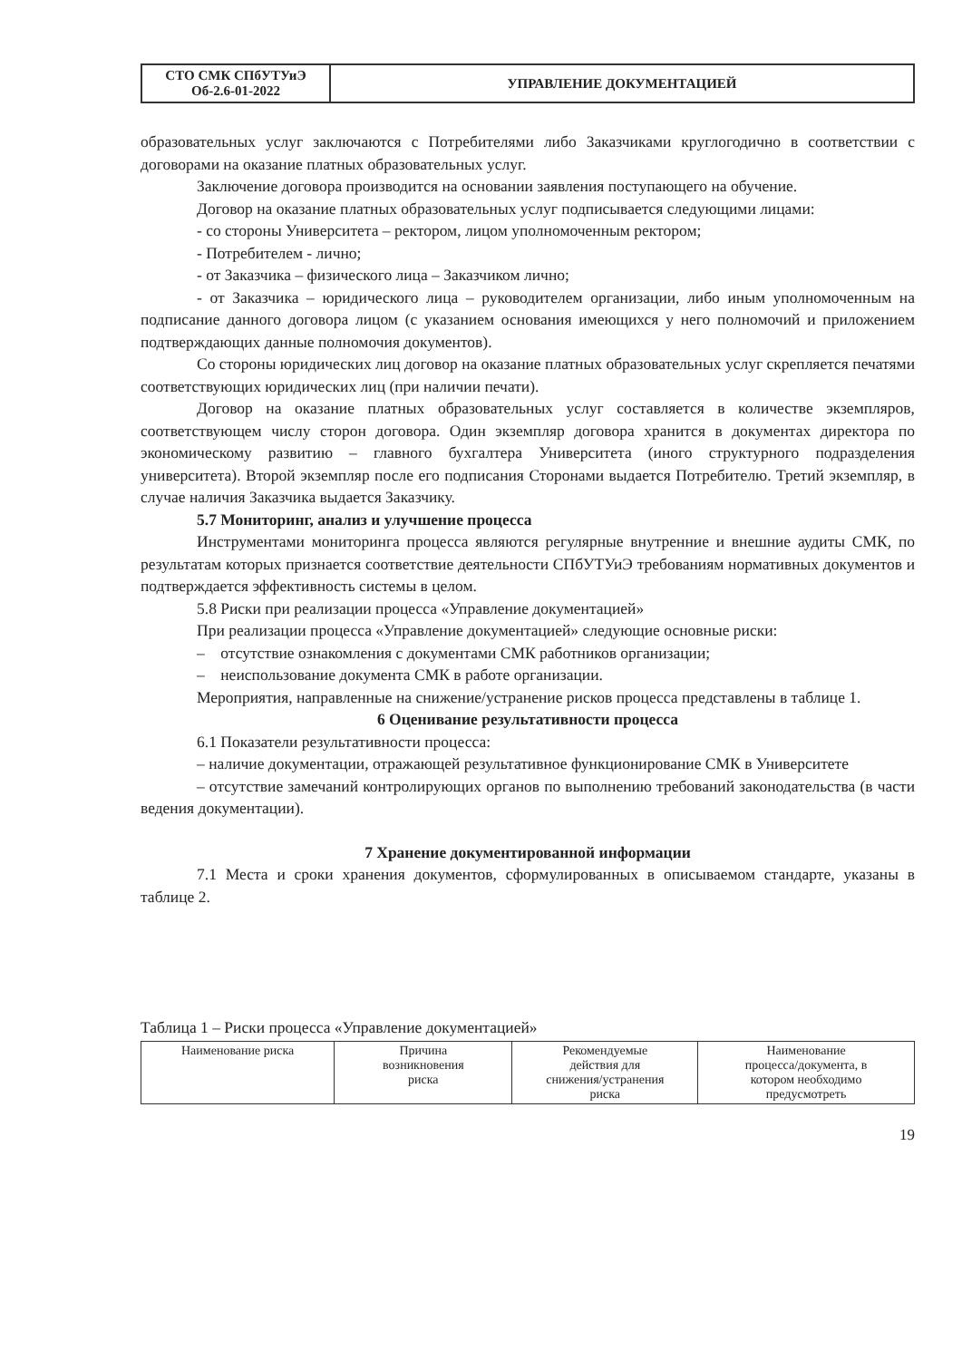| СТО СМК СПбУТУиЭ Об-2.6-01-2022 | УПРАВЛЕНИЕ ДОКУМЕНТАЦИЕЙ |
образовательных услуг заключаются с Потребителями либо Заказчиками круглогодично в соответствии с договорами на оказание платных образовательных услуг.
Заключение договора производится на основании заявления поступающего на обучение.
Договор на оказание платных образовательных услуг подписывается следующими лицами:
- со стороны Университета – ректором, лицом уполномоченным ректором;
- Потребителем - лично;
- от Заказчика – физического лица – Заказчиком лично;
- от Заказчика – юридического лица – руководителем организации, либо иным уполномоченным на подписание данного договора лицом (с указанием основания имеющихся у него полномочий и приложением подтверждающих данные полномочия документов).
Со стороны юридических лиц договор на оказание платных образовательных услуг скрепляется печатями соответствующих юридических лиц (при наличии печати).
Договор на оказание платных образовательных услуг составляется в количестве экземпляров, соответствующем числу сторон договора. Один экземпляр договора хранится в документах директора по экономическому развитию – главного бухгалтера Университета (иного структурного подразделения университета). Второй экземпляр после его подписания Сторонами выдается Потребителю. Третий экземпляр, в случае наличия Заказчика выдается Заказчику.
5.7 Мониторинг, анализ и улучшение процесса
Инструментами мониторинга процесса являются регулярные внутренние и внешние аудиты СМК, по результатам которых признается соответствие деятельности СПбУТУиЭ требованиям нормативных документов и подтверждается эффективность системы в целом.
5.8 Риски при реализации процесса «Управление документацией»
При реализации процесса «Управление документацией» следующие основные риски:
– отсутствие ознакомления с документами СМК работников организации;
– неиспользование документа СМК в работе организации.
Мероприятия, направленные на снижение/устранение рисков процесса представлены в таблице 1.
6 Оценивание результативности процесса
6.1 Показатели результативности процесса:
– наличие документации, отражающей результативное функционирование СМК в Университете
– отсутствие замечаний контролирующих органов по выполнению требований законодательства (в части ведения документации).
7 Хранение документированной информации
7.1 Места и сроки хранения документов, сформулированных в описываемом стандарте, указаны в таблице 2.
Таблица 1 – Риски процесса «Управление документацией»
| Наименование риска | Причина возникновения риска | Рекомендуемые действия для снижения/устранения риска | Наименование процесса/документа, в котором необходимо предусмотреть |
| --- | --- | --- | --- |
19